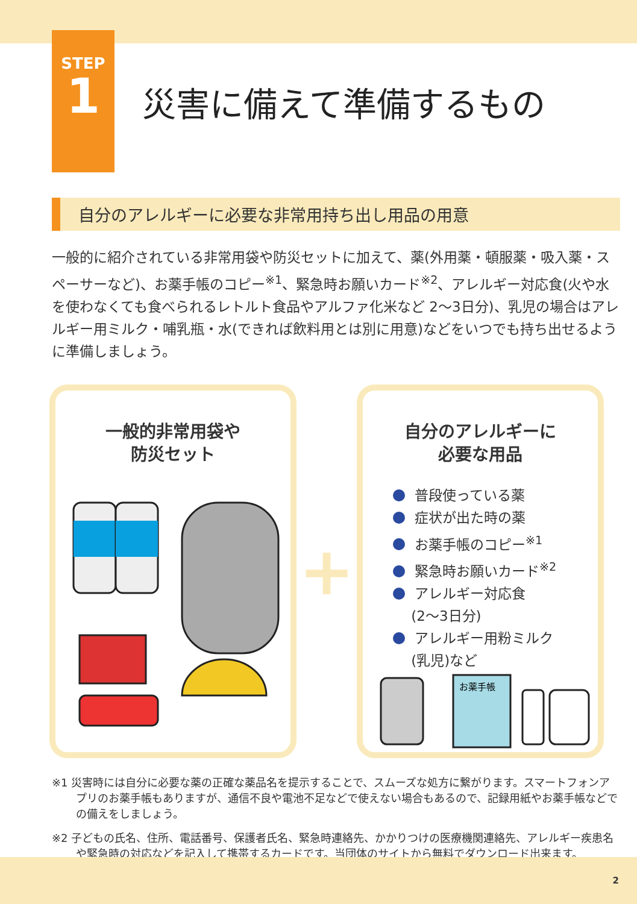STEP
1
災害に備えて準備するもの
自分のアレルギーに必要な非常用持ち出し用品の用意
一般的に紹介されている非常用袋や防災セットに加えて、薬(外用薬・頓服薬・吸入薬・スペーサーなど)、お薬手帳のコピー<sup>※1</sup>、緊急時お願いカード<sup>※2</sup>、アレルギー対応食(火や水を使わなくても食べられるレトルト食品やアルファ化米など 2〜3日分)、乳児の場合はアレルギー用ミルク・哺乳瓶・水(できれば飲料用とは別に用意)などをいつでも持ち出せるように準備しましょう。
一般的非常用袋や
防災セット
+
自分のアレルギーに
必要な用品
普段使っている薬
症状が出た時の薬
お薬手帳のコピー<sup>※1</sup>
緊急時お願いカード<sup>※2</sup>
アレルギー対応食
　 (2〜3日分)
アレルギー用粉ミルク
　 (乳児)など
お薬手帳
※1 災害時には自分に必要な薬の正確な薬品名を提示することで、スムーズな処方に繋がります。スマートフォンアプリのお薬手帳もありますが、通信不良や電池不足などで使えない場合もあるので、記録用紙やお薬手帳などでの備えをしましょう。
※2 子どもの氏名、住所、電話番号、保護者氏名、緊急時連絡先、かかりつけの医療機関連絡先、アレルギー疾患名や緊急時の対応などを記入して携帯するカードです。当団体のサイトから無料でダウンロード出来ます。
2